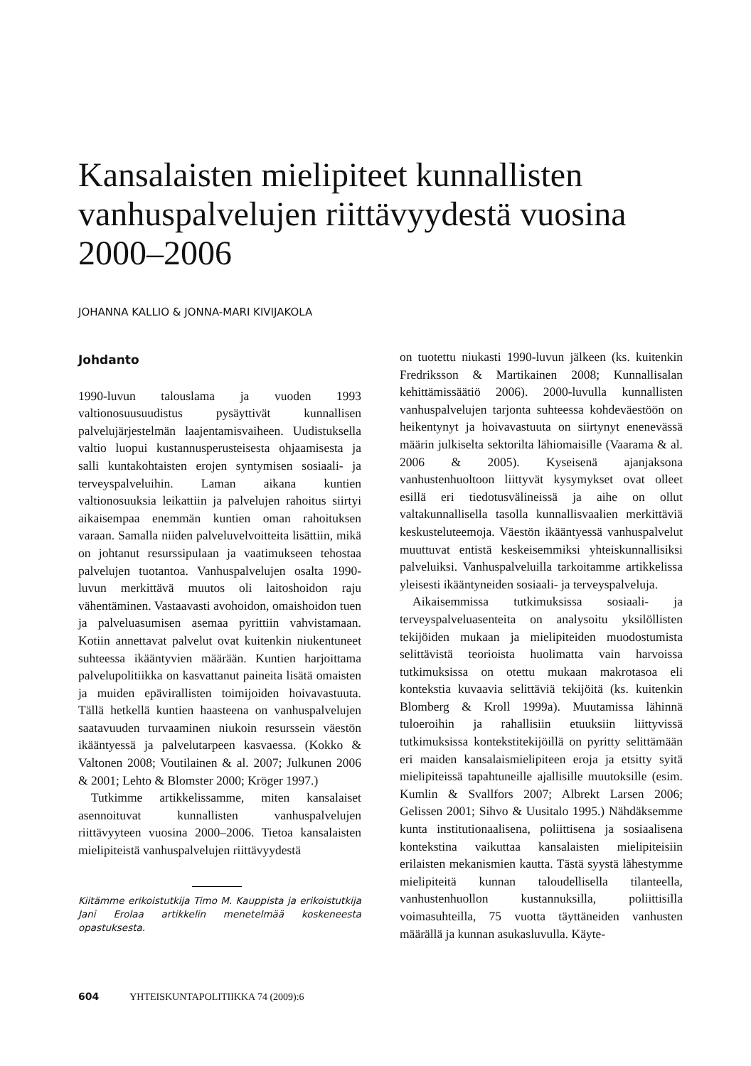Kansalaisten mielipiteet kunnallisten vanhuspalvelujen riittävyydestä vuosina 2000–2006
JOHANNA KALLIO & JONNA-MARI KIVIJAKOLA
Johdanto
1990-luvun talouslama ja vuoden 1993 valtionosuusuudistus pysäyttivät kunnallisen palvelujärjestelmän laajentamisvaiheen. Uudistuksella valtio luopui kustannusperusteisesta ohjaamisesta ja salli kuntakohtaisten erojen syntymisen sosiaali- ja terveyspalveluihin. Laman aikana kuntien valtionosuuksia leikattiin ja palvelujen rahoitus siirtyi aikaisempaa enemmän kuntien oman rahoituksen varaan. Samalla niiden palveluvelvoitteita lisättiin, mikä on johtanut resurssipulaan ja vaatimukseen tehostaa palvelujen tuotantoa. Vanhuspalvelujen osalta 1990-luvun merkittävä muutos oli laitoshoidon raju vähentäminen. Vastaavasti avohoidon, omaishoidon tuen ja palveluasumisen asemaa pyrittiin vahvistamaan. Kotiin annettavat palvelut ovat kuitenkin niukentuneet suhteessa ikääntyvien määrään. Kuntien harjoittama palvelupolitiikka on kasvattanut paineita lisätä omaisten ja muiden epävirallisten toimijoiden hoivavastuuta. Tällä hetkellä kuntien haasteena on vanhuspalvelujen saatavuuden turvaaminen niukoin resurssein väestön ikääntyessä ja palvelutarpeen kasvaessa. (Kokko & Valtonen 2008; Voutilainen & al. 2007; Julkunen 2006 & 2001; Lehto & Blomster 2000; Kröger 1997.)
Tutkimme artikkelissamme, miten kansalaiset asennoituvat kunnallisten vanhuspalvelujen riittävyyteen vuosina 2000–2006. Tietoa kansalaisten mielipiteistä vanhuspalvelujen riittävyydestä
Kiitämme erikoistutkija Timo M. Kauppista ja erikoistutkija Jani Erolaa artikkelin menetelmää koskeneesta opastuksesta.
on tuotettu niukasti 1990-luvun jälkeen (ks. kuitenkin Fredriksson & Martikainen 2008; Kunnallisalan kehittämissäätiö 2006). 2000-luvulla kunnallisten vanhuspalvelujen tarjonta suhteessa kohdeväestöön on heikentynyt ja hoivavastuuta on siirtynyt enenevässä määrin julkiselta sektorilta lähiomaisille (Vaarama & al. 2006 & 2005). Kyseisenä ajanjaksona vanhustenhuoltoon liittyvät kysymykset ovat olleet esillä eri tiedotusvälineissä ja aihe on ollut valtakunnallisella tasolla kunnallisvaalien merkittäviä keskusteluteemoja. Väestön ikääntyessä vanhuspalvelut muuttuvat entistä keskeisemmiksi yhteiskunnallisiksi palveluiksi. Vanhuspalveluilla tarkoitamme artikkelissa yleisesti ikääntyneiden sosiaali- ja terveyspalveluja.
Aikaisemmissa tutkimuksissa sosiaali- ja terveyspalveluasenteita on analysoitu yksilöllisten tekijöiden mukaan ja mielipiteiden muodostumista selittävistä teorioista huolimatta vain harvoissa tutkimuksissa on otettu mukaan makrotasoa eli kontekstia kuvaavia selittäviä tekijöitä (ks. kuitenkin Blomberg & Kroll 1999a). Muutamissa lähinnä tuloeroihin ja rahallisiin etuuksiin liittyvissä tutkimuksissa kontekstitekijöillä on pyritty selittämään eri maiden kansalaismielipiteen eroja ja etsitty syitä mielipiteissä tapahtuneille ajallisille muutoksille (esim. Kumlin & Svallfors 2007; Albrekt Larsen 2006; Gelissen 2001; Sihvo & Uusitalo 1995.) Nähdäksemme kunta institutionaalisena, poliittisena ja sosiaalisena kontekstina vaikuttaa kansalaisten mielipiteisiin erilaisten mekanismien kautta. Tästä syystä lähestymme mielipiteitä kunnan taloudellisella tilanteella, vanhustenhuollon kustannuksilla, poliittisilla voimasuhteilla, 75 vuotta täyttäneiden vanhusten määrällä ja kunnan asukasluvulla. Käyte-
604 YHTEISKUNTAPOLITIIKKA 74 (2009):6